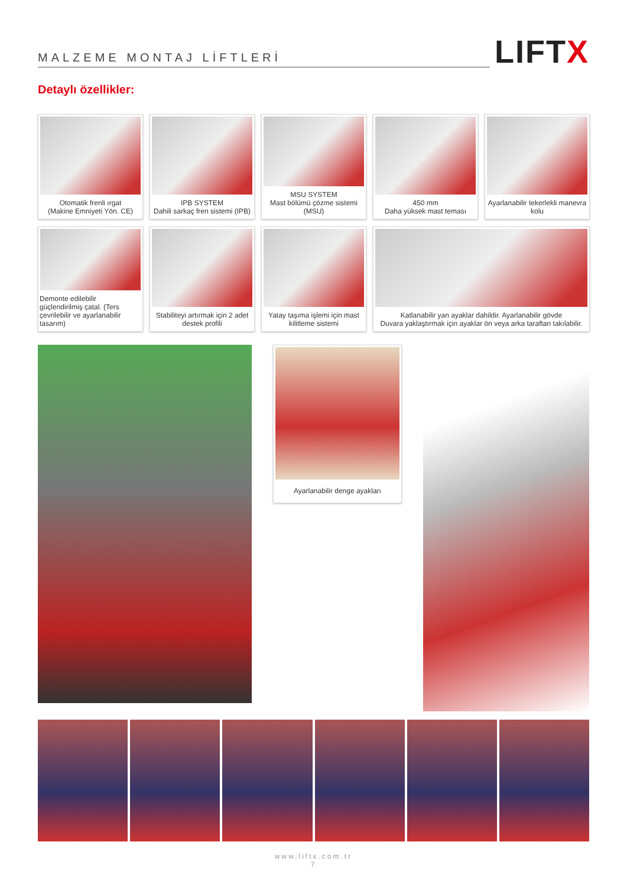MALZEME MONTAJ LİFTLERİ
LIFTX
Detaylı özellikler:
Otomatik frenli ırgat
(Makine Emniyeti Yön. CE)
IPB SYSTEM
Dahili sarkaç fren sistemi (IPB)
MSU SYSTEM
Mast bölümü çözme sistemi (MSU)
450 mm
Daha yüksek mast teması
Ayarlanabilir tekerlekli manevra kolu
Demonte edilebilir güçlendirilmiş çatal. (Ters çevrilebilir ve ayarlanabilir tasarım)
Stabiliteyi artırmak için 2 adet destek profili
Yatay taşıma işlemi için mast kilitleme sistemi
Katlanabilir yan ayaklar dahildir. Ayarlanabilir gövde
Duvara yaklaştırmak için ayaklar ön veya arka taraftan takılabilir.
Ayarlanabilir denge ayakları
www.liftx.com.tr
7